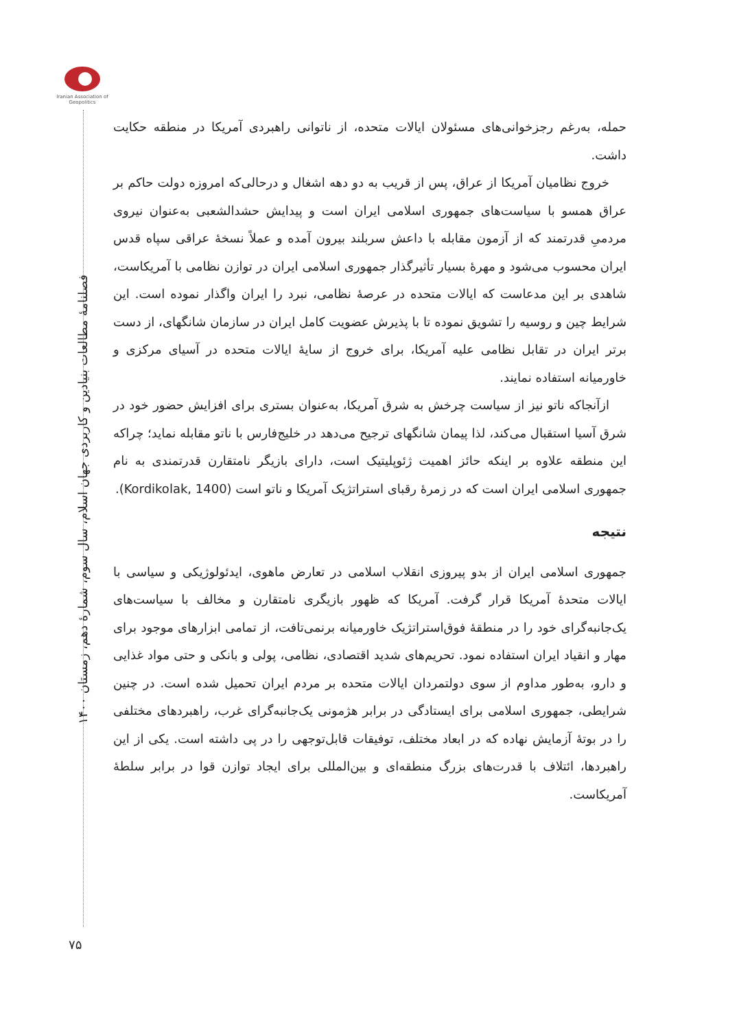Iranian Association of Geopolitics
فصلنامهٔ مطالعات بنیادین و کاربردی جهان اسلام، سال سوم، شمارهٔ دهم، زمستان ۱۴۰۰
۷۵
حمله، به‌رغم رجزخوانی‌های مسئولان ایالات متحده، از ناتوانی راهبردی آمریکا در منطقه حکایت داشت.
خروج نظامیان آمریکا از عراق، پس از قریب به دو دهه اشغال و درحالی‌که امروزه دولت حاکم بر عراق همسو با سیاست‌های جمهوری اسلامی ایران است و پیدایش حشدالشعبی به‌عنوان نیروی مردمیِ قدرتمند که از آزمون مقابله با داعش سربلند بیرون آمده و عملاً نسخهٔ عراقی سپاه قدس ایران محسوب می‌شود و مهرهٔ بسیار تأثیرگذار جمهوری اسلامی ایران در توازن نظامی با آمریکاست، شاهدی بر این مدعاست که ایالات متحده در عرصهٔ نظامی، نبرد را ایران واگذار نموده است. این شرایط چین و روسیه را تشویق نموده تا با پذیرش عضویت کامل ایران در سازمان شانگهای، از دست برتر ایران در تقابل نظامی علیه آمریکا، برای خروج از سایهٔ ایالات متحده در آسیای مرکزی و خاورمیانه استفاده نمایند.
ازآنجاکه ناتو نیز از سیاست چرخش به شرق آمریکا، به‌عنوان بستری برای افزایش حضور خود در شرق آسیا استقبال می‌کند، لذا پیمان شانگهای ترجیح می‌دهد در خلیج‌فارس با ناتو مقابله نماید؛ چراکه این منطقه علاوه بر اینکه حائز اهمیت ژئوپلیتیک است، دارای بازیگر نامتقارن قدرتمندی به نام جمهوری اسلامی ایران است که در زمرهٔ رقبای استراتژیک آمریکا و ناتو است (Kordikolak, 1400).
نتیجه
جمهوری اسلامی ایران از بدو پیروزی انقلاب اسلامی در تعارض ماهوی، ایدئولوژیکی و سیاسی با ایالات متحدهٔ آمریکا قرار گرفت. آمریکا که ظهور بازیگری نامتقارن و مخالف با سیاست‌های یک‌جانبه‌گرای خود را در منطقهٔ فوق‌استراتژیک خاورمیانه برنمی‌تافت، از تمامی ابزارهای موجود برای مهار و انقیاد ایران استفاده نمود. تحریم‌های شدید اقتصادی، نظامی، پولی و بانکی و حتی مواد غذایی و دارو، به‌طور مداوم از سوی دولتمردان ایالات متحده بر مردم ایران تحمیل شده است. در چنین شرایطی، جمهوری اسلامی برای ایستادگی در برابر هژمونی یک‌جانبه‌گرای غرب، راهبردهای مختلفی را در بوتهٔ آزمایش نهاده که در ابعاد مختلف، توفیقات قابل‌توجهی را در پی داشته است. یکی از این راهبردها، ائتلاف با قدرت‌های بزرگ منطقه‌ای و بین‌المللی برای ایجاد توازن قوا در برابر سلطهٔ آمریکاست.